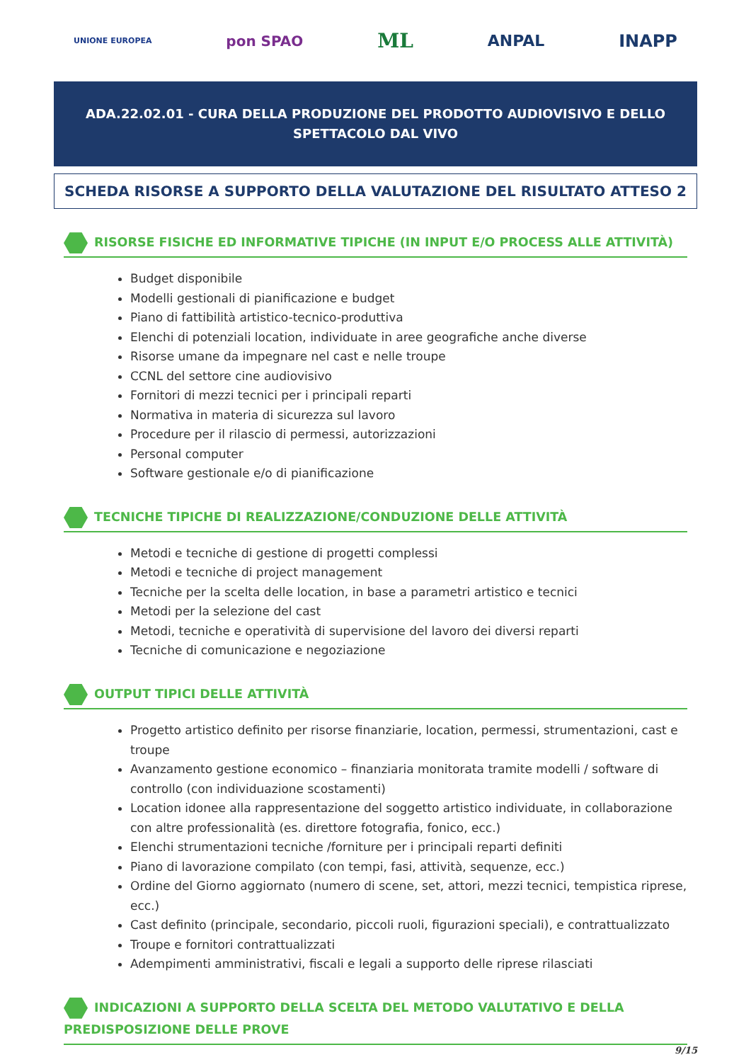UNIONE EUROPEA pon SPAO ML ANPAL INAPP
ADA.22.02.01 - CURA DELLA PRODUZIONE DEL PRODOTTO AUDIOVISIVO E DELLO SPETTACOLO DAL VIVO
SCHEDA RISORSE A SUPPORTO DELLA VALUTAZIONE DEL RISULTATO ATTESO 2
RISORSE FISICHE ED INFORMATIVE TIPICHE (IN INPUT E/O PROCESS ALLE ATTIVITÀ)
Budget disponibile
Modelli gestionali di pianificazione e budget
Piano di fattibilità artistico-tecnico-produttiva
Elenchi di potenziali location, individuate in aree geografiche anche diverse
Risorse umane da impegnare nel cast e nelle troupe
CCNL del settore cine audiovisivo
Fornitori di mezzi tecnici per i principali reparti
Normativa in materia di sicurezza sul lavoro
Procedure per il rilascio di permessi, autorizzazioni
Personal computer
Software gestionale e/o di pianificazione
TECNICHE TIPICHE DI REALIZZAZIONE/CONDUZIONE DELLE ATTIVITÀ
Metodi e tecniche di gestione di progetti complessi
Metodi e tecniche di project management
Tecniche per la scelta delle location, in base a parametri artistico e tecnici
Metodi per la selezione del cast
Metodi, tecniche e operatività di supervisione del lavoro dei diversi reparti
Tecniche di comunicazione e negoziazione
OUTPUT TIPICI DELLE ATTIVITÀ
Progetto artistico definito per risorse finanziarie, location, permessi, strumentazioni, cast e troupe
Avanzamento gestione economico – finanziaria monitorata tramite modelli / software di controllo (con individuazione scostamenti)
Location idonee alla rappresentazione del soggetto artistico individuate, in collaborazione con altre professionalità (es. direttore fotografia, fonico, ecc.)
Elenchi strumentazioni tecniche /forniture per i principali reparti definiti
Piano di lavorazione compilato (con tempi, fasi, attività, sequenze, ecc.)
Ordine del Giorno aggiornato (numero di scene, set, attori, mezzi tecnici, tempistica riprese, ecc.)
Cast definito (principale, secondario, piccoli ruoli, figurazioni speciali), e contrattualizzato
Troupe e fornitori contrattualizzati
Adempimenti amministrativi, fiscali e legali a supporto delle riprese rilasciati
INDICAZIONI A SUPPORTO DELLA SCELTA DEL METODO VALUTATIVO E DELLA PREDISPOSIZIONE DELLE PROVE
9/15